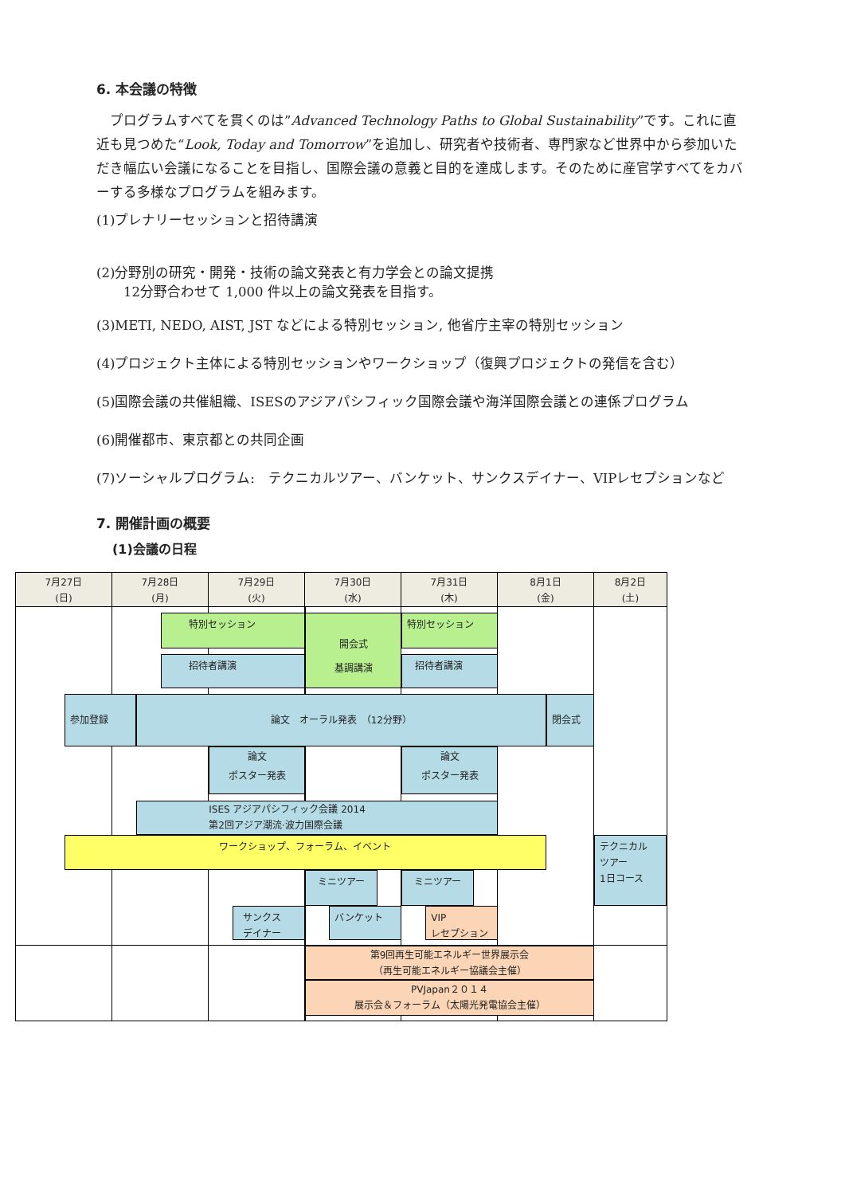6. 本会議の特徴
　プログラムすべてを貫くのは”Advanced Technology Paths to Global Sustainability”です。これに直近も見つめた“Look, Today and Tomorrow”を追加し、研究者や技術者、専門家など世界中から参加いただき幅広い会議になることを目指し、国際会議の意義と目的を達成します。そのために産官学すべてをカバーする多様なプログラムを組みます。
(1)プレナリーセッションと招待講演
(2)分野別の研究・開発・技術の論文発表と有力学会との論文提携
　　12分野合わせて 1,000 件以上の論文発表を目指す。
(3)METI, NEDO, AIST, JST などによる特別セッション, 他省庁主宰の特別セッション
(4)プロジェクト主体による特別セッションやワークショップ（復興プロジェクトの発信を含む）
(5)国際会議の共催組織、ISESのアジアパシフィック国際会議や海洋国際会議との連係プログラム
(6)開催都市、東京都との共同企画
(7)ソーシャルプログラム:　テクニカルツアー、バンケット、サンクスデイナー、VIPレセプションなど
7. 開催計画の概要
(1)会議の日程
7月27日
(日)
7月28日
(月)
7月29日
(火)
7月30日
(水)
7月31日
(木)
8月1日
(金)
8月2日
(土)
特別セッション
開会式
基調講演
特別セッション
招待者講演
招待者講演
参加登録
論文　オーラル発表　（12分野）
閉会式
論文
ポスター発表
論文
ポスター発表
ISES アジアパシフィック会議 2014
第2回アジア潮流·波力国際会議
ワークショップ、フォーラム、イベント
テクニカル
ツアー
1日コース
ミニツアー
ミニツアー
サンクス
デイナー
バンケット
VIP
レセプション
第9回再生可能エネルギー世界展示会
（再生可能エネルギー協議会主催）
PVJapan２０１４
展示会＆フォーラム（太陽光発電協会主催）